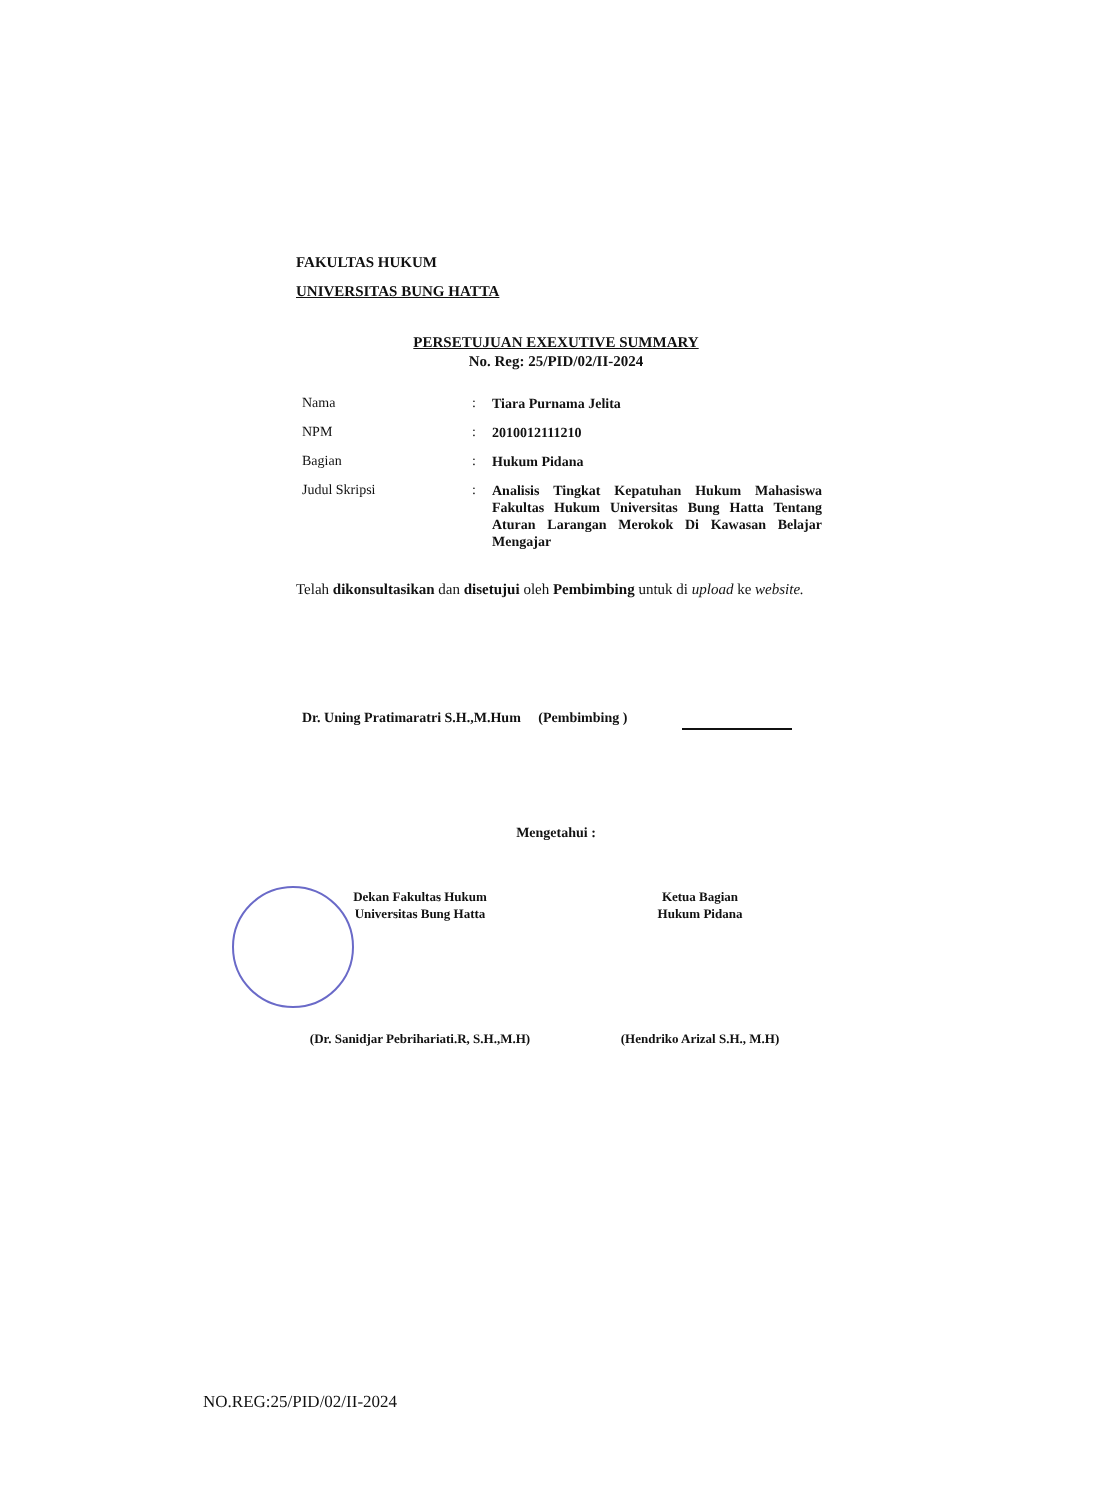FAKULTAS HUKUM
UNIVERSITAS BUNG HATTA
PERSETUJUAN EXEXUTIVE SUMMARY
No. Reg: 25/PID/02/II-2024
Nama: Tiara Purnama Jelita
NPM: 2010012111210
Bagian: Hukum Pidana
Judul Skripsi: Analisis Tingkat Kepatuhan Hukum Mahasiswa Fakultas Hukum Universitas Bung Hatta Tentang Aturan Larangan Merokok Di Kawasan Belajar Mengajar
Telah dikonsultasikan dan disetujui oleh Pembimbing untuk di upload ke website.
Dr. Uning Pratimaratri S.H.,M.Hum (Pembimbing )
Mengetahui :
Dekan Fakultas Hukum
Universitas Bung Hatta
Ketua Bagian
Hukum Pidana
(Dr. Sanidjar Pebrihariati.R, S.H.,M.H)
(Hendriko Arizal S.H., M.H)
NO.REG:25/PID/02/II-2024